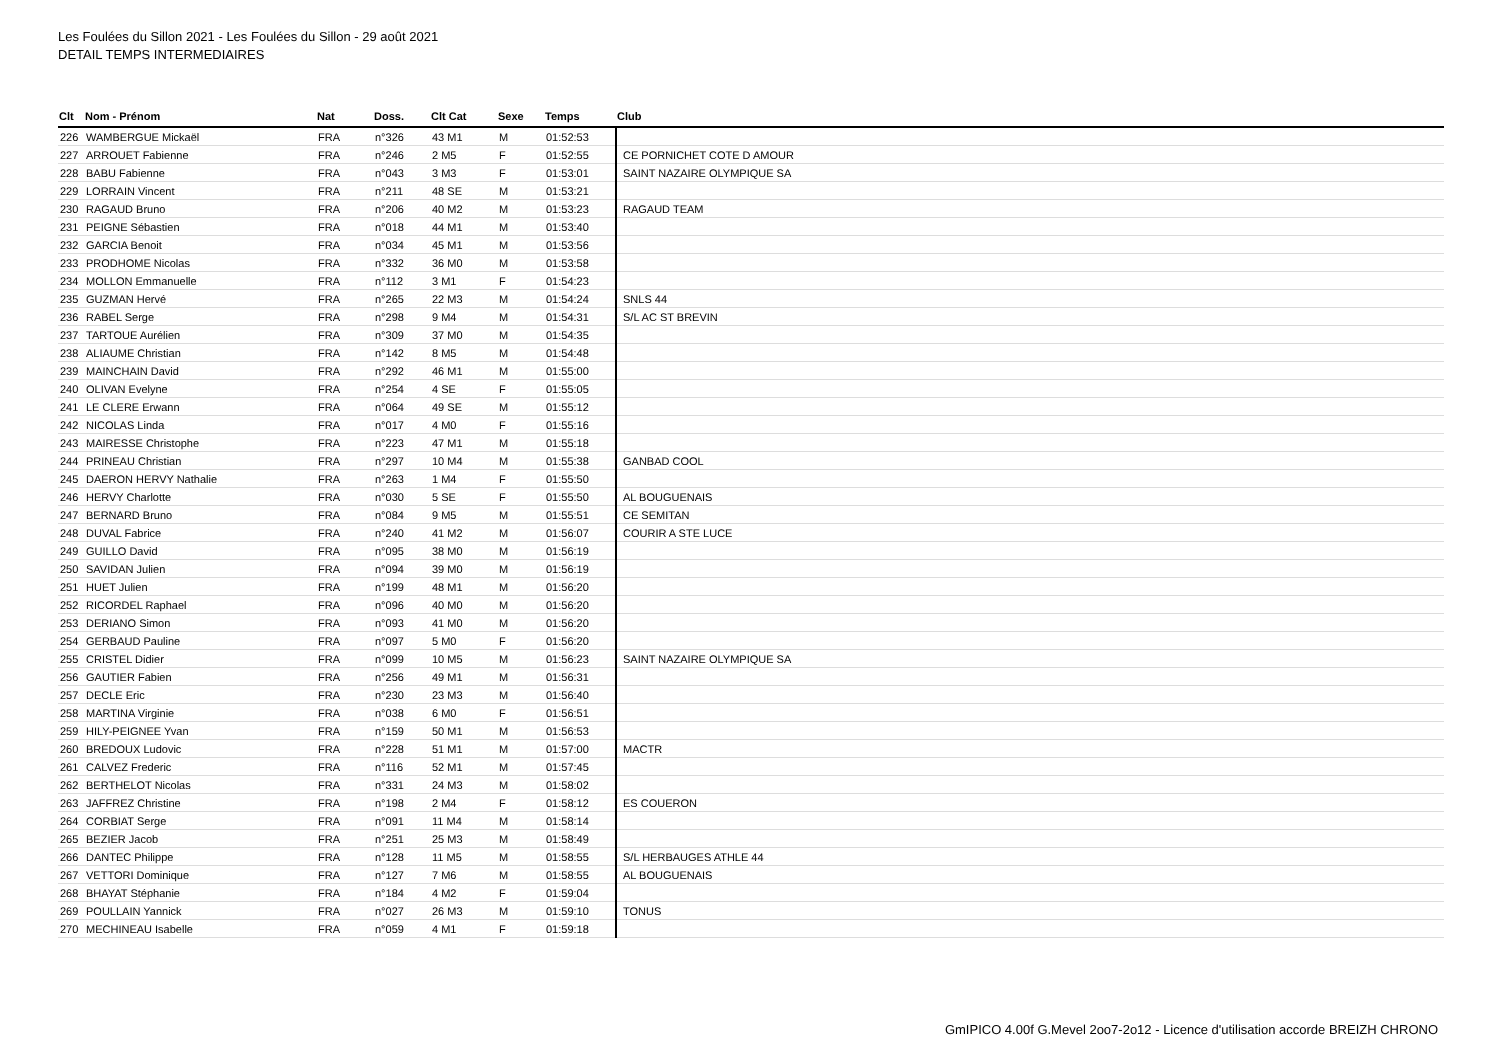Les Foulées du Sillon 2021 - Les Foulées du Sillon - 29 août 2021
DETAIL TEMPS INTERMEDIAIRES
| Clt | Nom - Prénom | Nat | Doss. | Clt Cat | Sexe | Temps | Club |
| --- | --- | --- | --- | --- | --- | --- | --- |
| 226 | WAMBERGUE Mickaël | FRA | n°326 | 43 M1 | M | 01:52:53 | |
| 227 | ARROUET Fabienne | FRA | n°246 | 2 M5 | F | 01:52:55 | CE PORNICHET COTE D AMOUR |
| 228 | BABU Fabienne | FRA | n°043 | 3 M3 | F | 01:53:01 | SAINT NAZAIRE OLYMPIQUE SA |
| 229 | LORRAIN Vincent | FRA | n°211 | 48 SE | M | 01:53:21 | |
| 230 | RAGAUD Bruno | FRA | n°206 | 40 M2 | M | 01:53:23 | RAGAUD TEAM |
| 231 | PEIGNE Sébastien | FRA | n°018 | 44 M1 | M | 01:53:40 | |
| 232 | GARCIA Benoit | FRA | n°034 | 45 M1 | M | 01:53:56 | |
| 233 | PRODHOME Nicolas | FRA | n°332 | 36 M0 | M | 01:53:58 | |
| 234 | MOLLON Emmanuelle | FRA | n°112 | 3 M1 | F | 01:54:23 | |
| 235 | GUZMAN Hervé | FRA | n°265 | 22 M3 | M | 01:54:24 | SNLS 44 |
| 236 | RABEL Serge | FRA | n°298 | 9 M4 | M | 01:54:31 | S/L AC ST BREVIN |
| 237 | TARTOUE Aurélien | FRA | n°309 | 37 M0 | M | 01:54:35 | |
| 238 | ALIAUME Christian | FRA | n°142 | 8 M5 | M | 01:54:48 | |
| 239 | MAINCHAIN David | FRA | n°292 | 46 M1 | M | 01:55:00 | |
| 240 | OLIVAN Evelyne | FRA | n°254 | 4 SE | F | 01:55:05 | |
| 241 | LE CLERE Erwann | FRA | n°064 | 49 SE | M | 01:55:12 | |
| 242 | NICOLAS Linda | FRA | n°017 | 4 M0 | F | 01:55:16 | |
| 243 | MAIRESSE Christophe | FRA | n°223 | 47 M1 | M | 01:55:18 | |
| 244 | PRINEAU Christian | FRA | n°297 | 10 M4 | M | 01:55:38 | GANBAD COOL |
| 245 | DAERON HERVY Nathalie | FRA | n°263 | 1 M4 | F | 01:55:50 | |
| 246 | HERVY Charlotte | FRA | n°030 | 5 SE | F | 01:55:50 | AL BOUGUENAIS |
| 247 | BERNARD Bruno | FRA | n°084 | 9 M5 | M | 01:55:51 | CE SEMITAN |
| 248 | DUVAL Fabrice | FRA | n°240 | 41 M2 | M | 01:56:07 | COURIR A STE LUCE |
| 249 | GUILLO David | FRA | n°095 | 38 M0 | M | 01:56:19 | |
| 250 | SAVIDAN Julien | FRA | n°094 | 39 M0 | M | 01:56:19 | |
| 251 | HUET Julien | FRA | n°199 | 48 M1 | M | 01:56:20 | |
| 252 | RICORDEL Raphael | FRA | n°096 | 40 M0 | M | 01:56:20 | |
| 253 | DERIANO Simon | FRA | n°093 | 41 M0 | M | 01:56:20 | |
| 254 | GERBAUD Pauline | FRA | n°097 | 5 M0 | F | 01:56:20 | |
| 255 | CRISTEL Didier | FRA | n°099 | 10 M5 | M | 01:56:23 | SAINT NAZAIRE OLYMPIQUE SA |
| 256 | GAUTIER Fabien | FRA | n°256 | 49 M1 | M | 01:56:31 | |
| 257 | DECLE Eric | FRA | n°230 | 23 M3 | M | 01:56:40 | |
| 258 | MARTINA Virginie | FRA | n°038 | 6 M0 | F | 01:56:51 | |
| 259 | HILY-PEIGNEE Yvan | FRA | n°159 | 50 M1 | M | 01:56:53 | |
| 260 | BREDOUX Ludovic | FRA | n°228 | 51 M1 | M | 01:57:00 | MACTR |
| 261 | CALVEZ Frederic | FRA | n°116 | 52 M1 | M | 01:57:45 | |
| 262 | BERTHELOT Nicolas | FRA | n°331 | 24 M3 | M | 01:58:02 | |
| 263 | JAFFREZ Christine | FRA | n°198 | 2 M4 | F | 01:58:12 | ES COUERON |
| 264 | CORBIAT Serge | FRA | n°091 | 11 M4 | M | 01:58:14 | |
| 265 | BEZIER Jacob | FRA | n°251 | 25 M3 | M | 01:58:49 | |
| 266 | DANTEC Philippe | FRA | n°128 | 11 M5 | M | 01:58:55 | S/L HERBAUGES ATHLE 44 |
| 267 | VETTORI Dominique | FRA | n°127 | 7 M6 | M | 01:58:55 | AL BOUGUENAIS |
| 268 | BHAYAT Stéphanie | FRA | n°184 | 4 M2 | F | 01:59:04 | |
| 269 | POULLAIN Yannick | FRA | n°027 | 26 M3 | M | 01:59:10 | TONUS |
| 270 | MECHINEAU Isabelle | FRA | n°059 | 4 M1 | F | 01:59:18 | |
GmIPICO 4.00f G.Mevel 2oo7-2o12 - Licence d'utilisation accorde BREIZH CHRONO